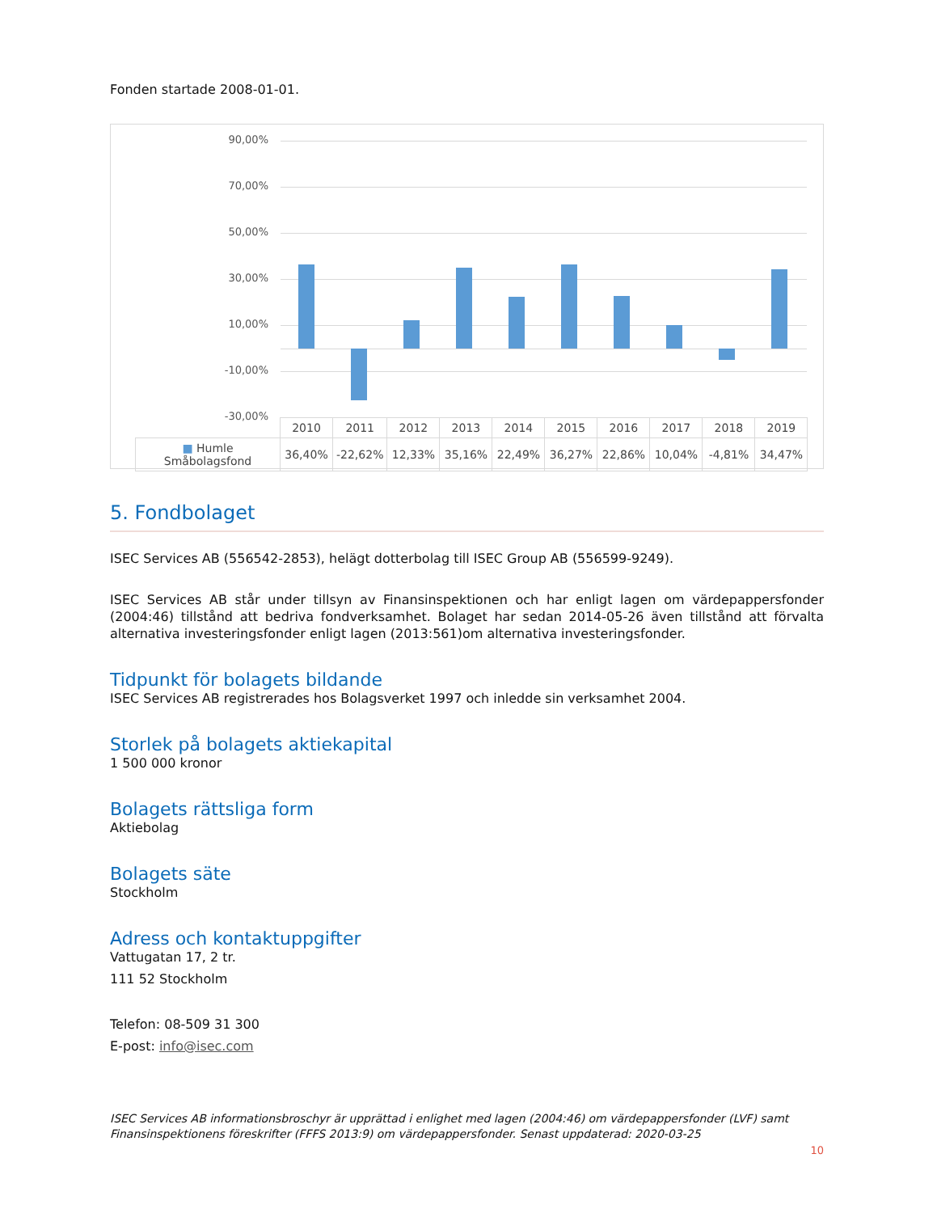Fonden startade 2008-01-01.
90,00%
70,00%
50,00%
30,00%
10,00%
-10,00%
-30,00%
| | 2010 | 2011 | 2012 | 2013 | 2014 | 2015 | 2016 | 2017 | 2018 | 2019 |
| --- | --- | --- | --- | --- | --- | --- | --- | --- | --- | --- |
| ■ Humle Småbolagsfond | 36,40% | -22,62% | 12,33% | 35,16% | 22,49% | 36,27% | 22,86% | 10,04% | -4,81% | 34,47% |
5. Fondbolaget
ISEC Services AB (556542-2853), helägt dotterbolag till ISEC Group AB (556599-9249).
ISEC Services AB står under tillsyn av Finansinspektionen och har enligt lagen om värdepappersfonder (2004:46) tillstånd att bedriva fondverksamhet. Bolaget har sedan 2014-05-26 även tillstånd att förvalta alternativa investeringsfonder enligt lagen (2013:561)om alternativa investeringsfonder.
Tidpunkt för bolagets bildande
ISEC Services AB registrerades hos Bolagsverket 1997 och inledde sin verksamhet 2004.
Storlek på bolagets aktiekapital
1 500 000 kronor
Bolagets rättsliga form
Aktiebolag
Bolagets säte
Stockholm
Adress och kontaktuppgifter
Vattugatan 17, 2 tr.
111 52 Stockholm
Telefon: 08-509 31 300
E-post: info@isec.com
ISEC Services AB informationsbroschyr är upprättad i enlighet med lagen (2004:46) om värdepappersfonder (LVF) samt Finansinspektionens föreskrifter (FFFS 2013:9) om värdepappersfonder. Senast uppdaterad: 2020-03-25
10